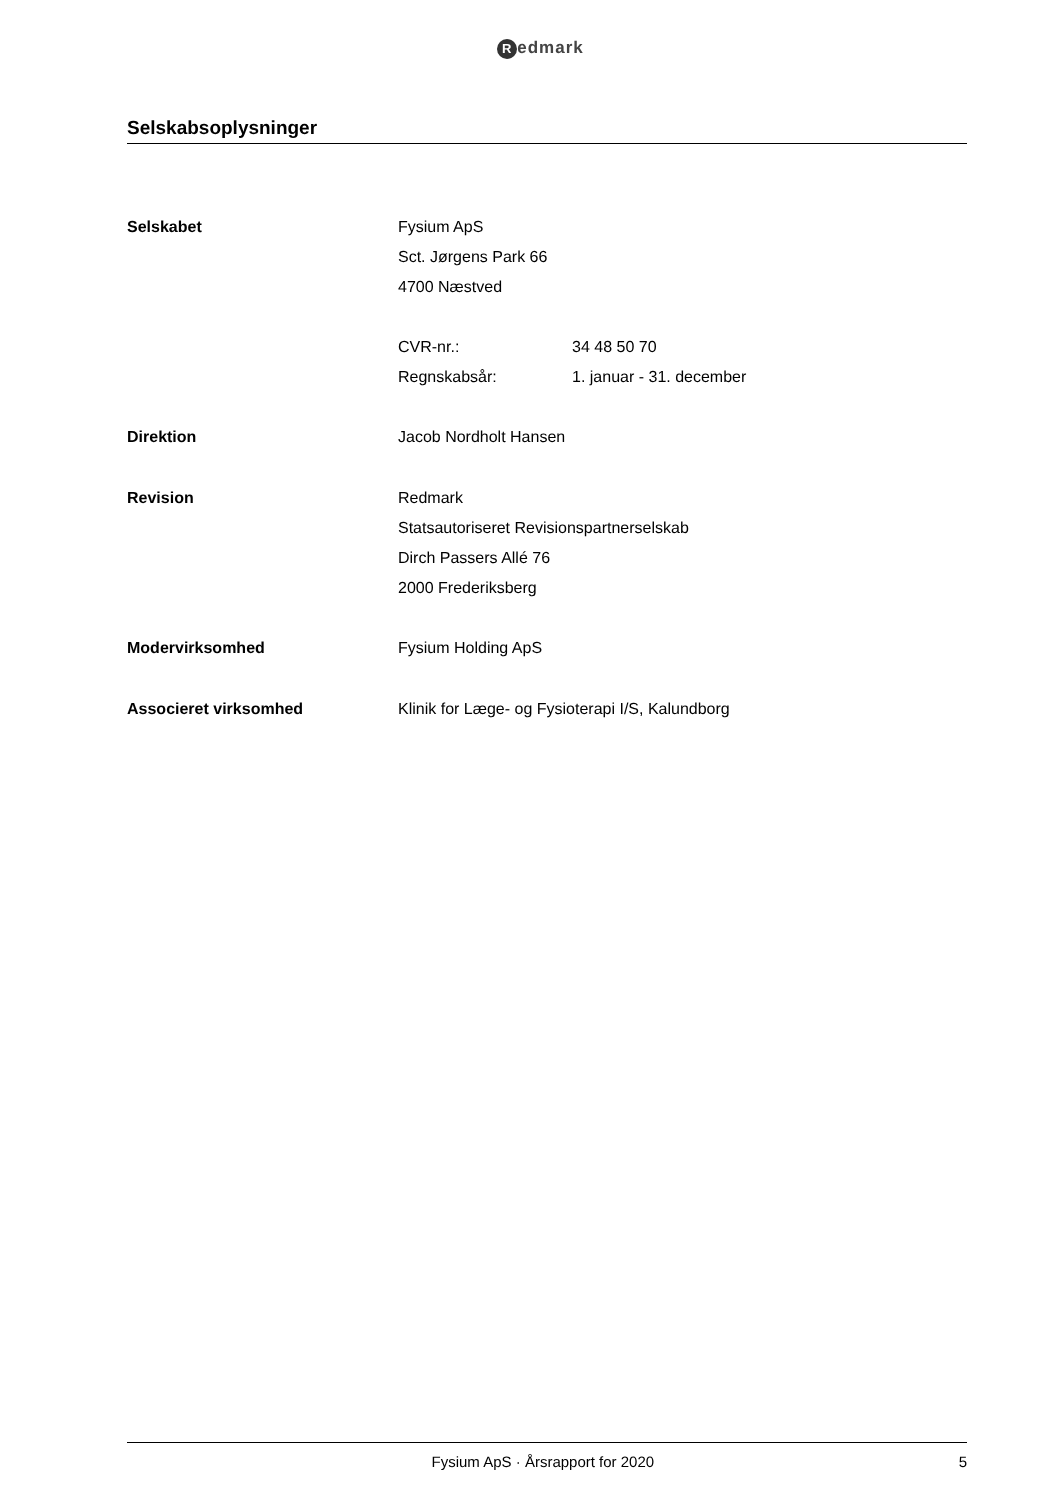Redmark
Selskabsoplysninger
Selskabet Fysium ApS
Sct. Jørgens Park 66
4700 Næstved
CVR-nr.: 34 48 50 70
Regnskabsår: 1. januar - 31. december
Direktion Jacob Nordholt Hansen
Revision Redmark
Statsautoriseret Revisionspartnerselskab
Dirch Passers Allé 76
2000 Frederiksberg
Modervirksomhed Fysium Holding ApS
Associeret virksomhed Klinik for Læge- og Fysioterapi I/S, Kalundborg
Fysium ApS · Årsrapport for 2020
5